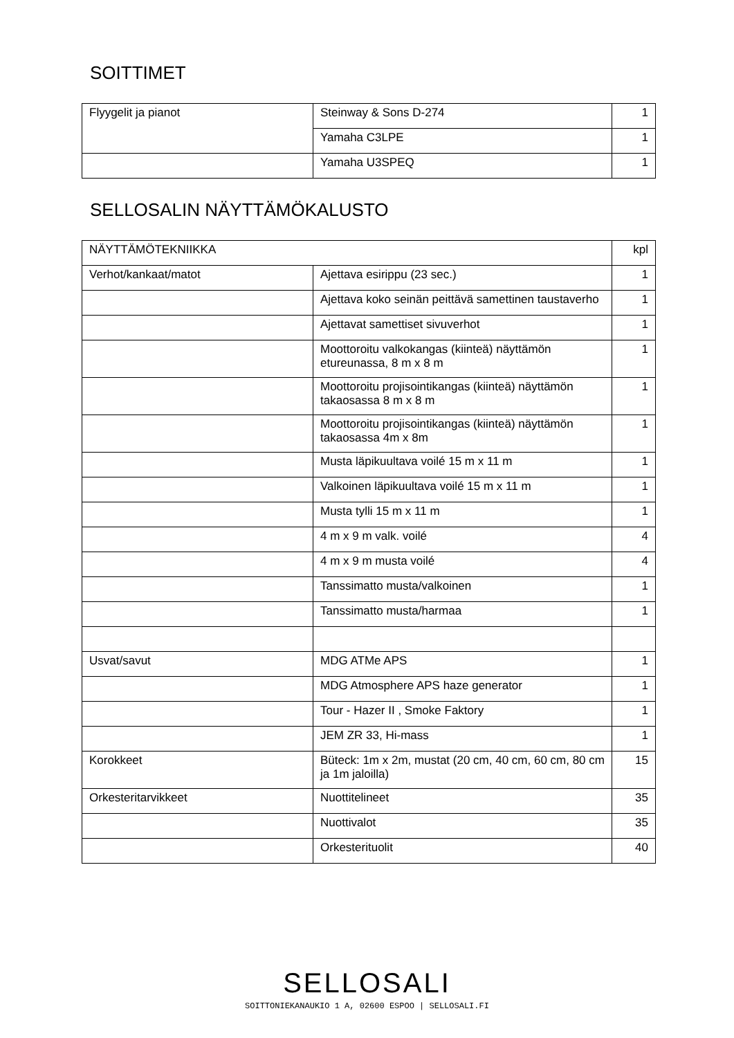SOITTIMET
| Flyygelit ja pianot | Steinway & Sons D-274 | 1 |
| | Yamaha C3LPE | 1 |
| | Yamaha U3SPEQ | 1 |
SELLOSALIN NÄYTTÄMÖKALUSTO
| NÄYTTÄMÖTEKNIIKKA | | kpl |
| Verhot/kankaat/matot | Ajettava esirippu (23 sec.) | 1 |
| | Ajettava koko seinän peittävä samettinen taustaverho | 1 |
| | Ajettavat samettiset sivuverhot | 1 |
| | Moottoroitu valkokangas (kiinteä) näyttämön etureunassa, 8 m x 8 m | 1 |
| | Moottoroitu projisointikangas (kiinteä) näyttämön takaosassa 8 m x 8 m | 1 |
| | Moottoroitu projisointikangas (kiinteä) näyttämön takaosassa 4m x 8m | 1 |
| | Musta läpikuultava voilé 15 m x 11 m | 1 |
| | Valkoinen läpikuultava voilé 15 m x 11 m | 1 |
| | Musta tylli 15 m x 11 m | 1 |
| | 4 m x 9 m valk. voilé | 4 |
| | 4 m x 9 m musta voilé | 4 |
| | Tanssimatto musta/valkoinen | 1 |
| | Tanssimatto musta/harmaa | 1 |
| Usvat/savut | MDG ATMe APS | 1 |
| | MDG Atmosphere APS haze generator | 1 |
| | Tour - Hazer II , Smoke Faktory | 1 |
| | JEM ZR 33, Hi-mass | 1 |
| Korokkeet | Büteck: 1m x 2m, mustat (20 cm, 40 cm, 60 cm, 80 cm ja 1m jaloilla) | 15 |
| Orkesteritarvikkeet | Nuottitelineet | 35 |
| | Nuottivalot | 35 |
| | Orkesterituolit | 40 |
SELLOSALI
SOITTONIEKANAUKIO 1 A, 02600 ESPOO | SELLOSALI.FI